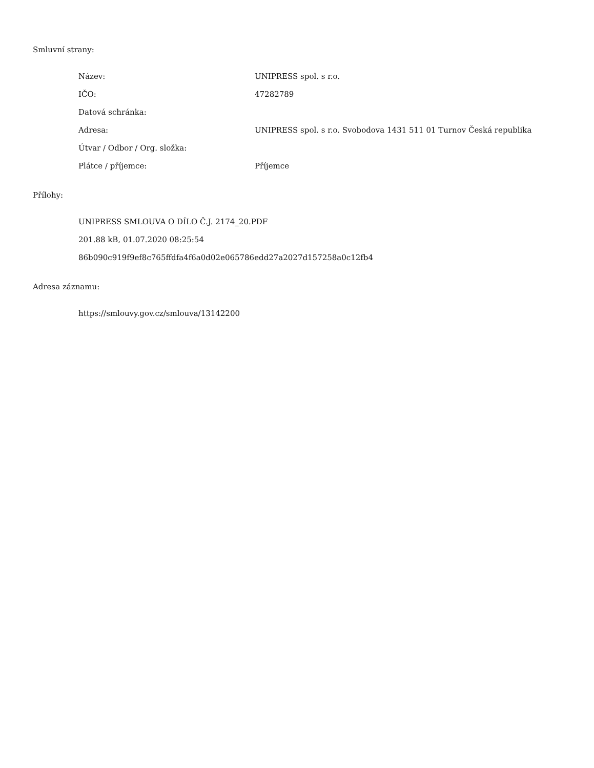Smluvní strany:
| Název: | UNIPRESS spol. s r.o. |
| IČO: | 47282789 |
| Datová schránka: | |
| Adresa: | UNIPRESS spol. s r.o. Svobodova 1431 511 01 Turnov Česká republika |
| Útvar / Odbor / Org. složka: | |
| Plátce / příjemce: | Příjemce |
Přílohy:
UNIPRESS SMLOUVA O DÍLO Č.J. 2174_20.PDF
201.88 kB, 01.07.2020 08:25:54
86b090c919f9ef8c765ffdfa4f6a0d02e065786edd27a2027d157258a0c12fb4
Adresa záznamu:
https://smlouvy.gov.cz/smlouva/13142200